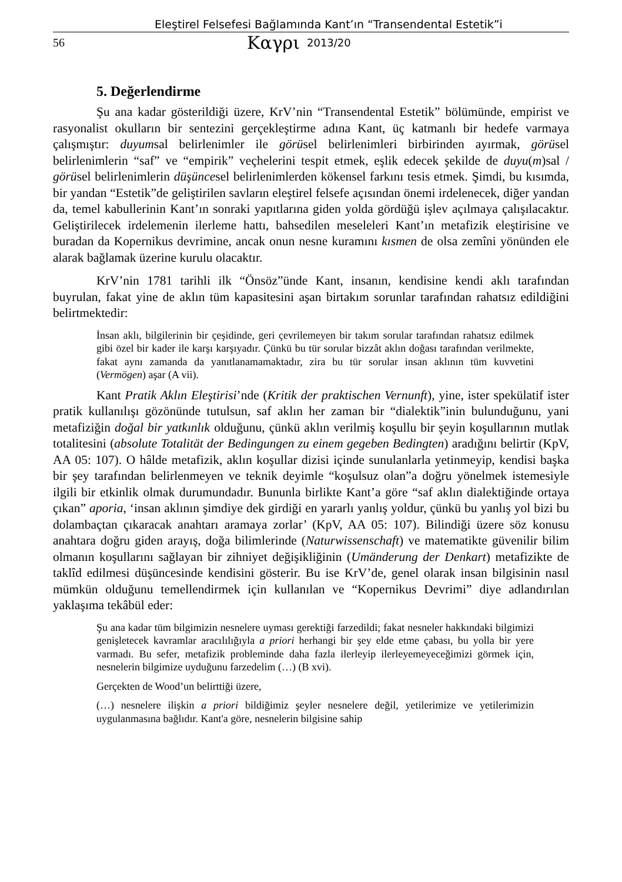Eleştirel Felsefesi Bağlamında Kant’ın “Transendental Estetik”i
56 Καγρι 2013/20
5. Değerlendirme
Şu ana kadar gösterildiği üzere, KrV’nin “Transendental Estetik” bölümünde, empirist ve rasyonalist okulların bir sentezini gerçekleştirme adına Kant, üç katmanlı bir hedefe varmaya çalışmıştır: duyumsal belirlenimler ile görüsel belirlenimleri birbirinden ayırmak, görüsel belirlenimlerin “saf” ve “empirik” veçhelerini tespit etmek, eşlik edecek şekilde de duyu(m)sal / görüsel belirlenimlerin düşüncesel belirlenimlerden kökensel farkını tesis etmek. Şimdi, bu kısımda, bir yandan “Estetik”de geliştirilen savların eleştirel felsefe açısından önemi irdelenecek, diğer yandan da, temel kabullerinin Kant’ın sonraki yapıtlarına giden yolda gördüğü işlev açılmaya çalışılacaktır. Geliştirilecek irdelemenin ilerleme hattı, bahsedilen meseleleri Kant’ın metafizik eleştirisine ve buradan da Kopernikus devrimine, ancak onun nesne kuramını kısmen de olsa zemîni yönünden ele alarak bağlamak üzerine kurulu olacaktır.
KrV’nin 1781 tarihli ilk “Önsöz”ünde Kant, insanın, kendisine kendi aklı tarafından buyrulan, fakat yine de aklın tüm kapasitesini aşan birtakım sorunlar tarafından rahatsız edildiğini belirtmektedir:
İnsan aklı, bilgilerinin bir çeşidinde, geri çevrilemeyen bir takım sorular tarafından rahatsız edilmek gibi özel bir kader ile karşı karşıyadır. Çünkü bu tür sorular bizzât aklın doğası tarafından verilmekte, fakat aynı zamanda da yanıtlanamamaktadır, zira bu tür sorular insan aklının tüm kuvvetini (Vermögen) aşar (A vii).
Kant Pratik Aklın Eleştirisi’nde (Kritik der praktischen Vernunft), yine, ister spekülatif ister pratik kullanılışı gözönünde tutulsun, saf aklın her zaman bir “dialektik”inin bulunduğunu, yani metafiziğin doğal bir yatkınlık olduğunu, çünkü aklın verilmiş koşullu bir şeyin koşullarının mutlak totalitesini (absolute Totalität der Bedingungen zu einem gegeben Bedingten) aradığını belirtir (KpV, AA 05: 107). O hâlde metafizik, aklın koşullar dizisi içinde sunulanlarla yetinmeyip, kendisi başka bir şey tarafından belirlenmeyen ve teknik deyimle “koşulsuz olan”a doğru yönelmek istemesiyle ilgili bir etkinlik olmak durumundadır. Bununla birlikte Kant’a göre “saf aklın dialektiğinde ortaya çıkan” aporia, ‘insan aklının şimdiye dek girdiği en yararlı yanlış yoldur, çünkü bu yanlış yol bizi bu dolambaçtan çıkaracak anahtarı aramaya zorlar’ (KpV, AA 05: 107). Bilindiği üzere söz konusu anahtara doğru giden arayış, doğa bilimlerinde (Naturwissenschaft) ve matematikte güvenilir bilim olmanın koşullarını sağlayan bir zihniyet değişikliğinin (Umänderung der Denkart) metafizikte de taklîd edilmesi düşüncesinde kendisini gösterir. Bu ise KrV’de, genel olarak insan bilgisinin nasıl mümkün olduğunu temellendirmek için kullanılan ve “Kopernikus Devrimi” diye adlandırılan yaklaşıma tekâbül eder:
Şu ana kadar tüm bilgimizin nesnelere uyması gerektiği farzedildi; fakat nesneler hakkındaki bilgimizi genişletecek kavramlar aracılılığıyla a priori herhangi bir şey elde etme çabası, bu yolla bir yere varmadı. Bu sefer, metafizik probleminde daha fazla ilerleyip ilerleyemeyeceğimizi görmek için, nesnelerin bilgimize uyduğunu farzedelim (…) (B xvi).
Gerçekten de Wood’un belirttiği üzere,
(…) nesnelere ilişkin a priori bildiğimiz şeyler nesnelere değil, yetilerimize ve yetilerimizin uygulanmasına bağlıdır. Kant'a göre, nesnelerin bilgisine sahip